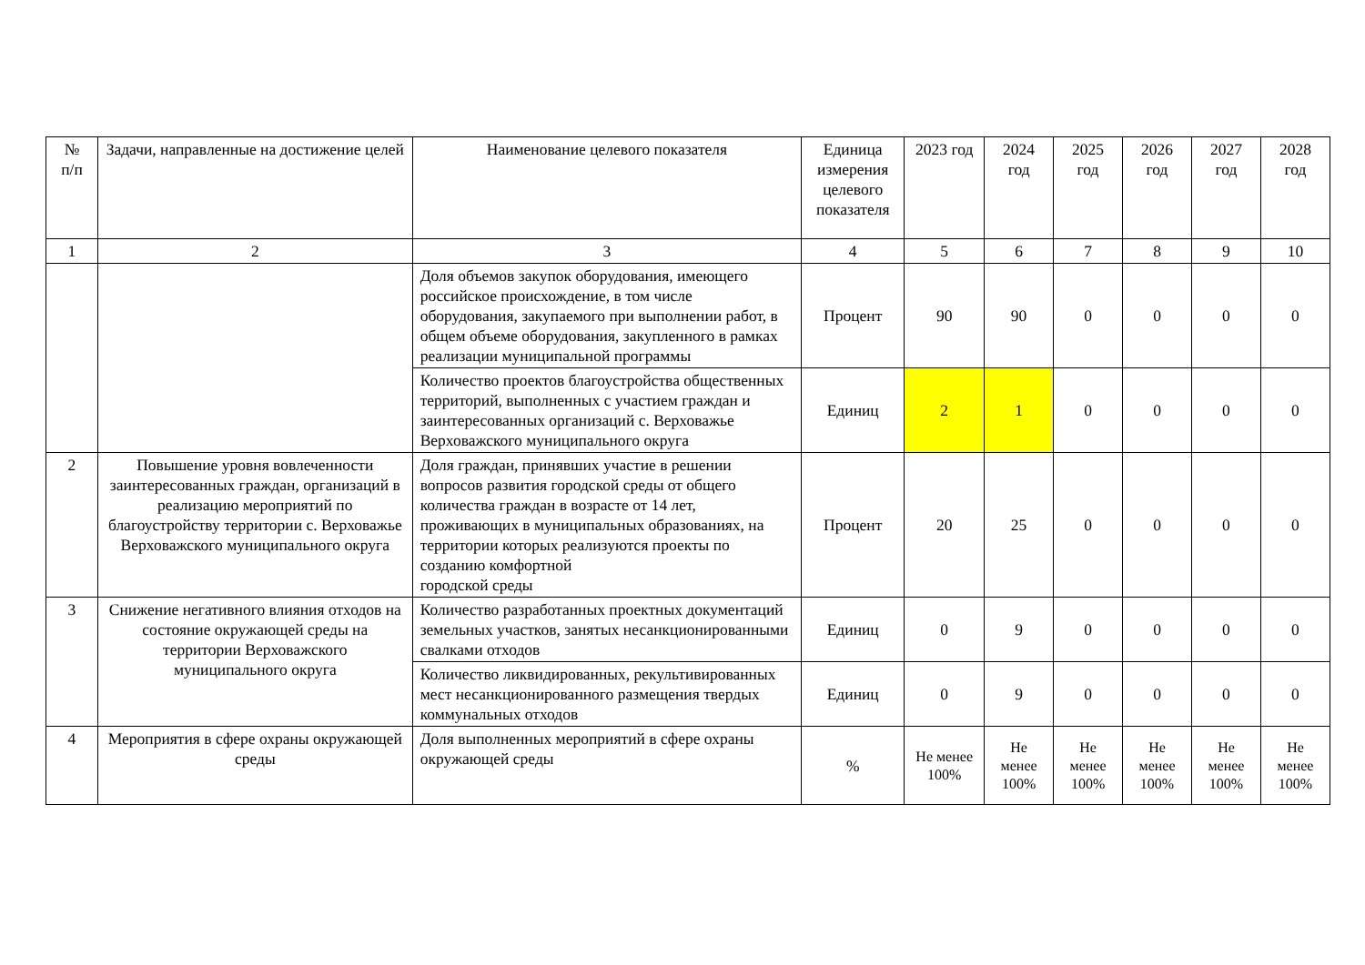| № п/п | Задачи, направленные на достижение целей | Наименование целевого показателя | Единица измерения целевого показателя | 2023 год | 2024 год | 2025 год | 2026 год | 2027 год | 2028 год |
| --- | --- | --- | --- | --- | --- | --- | --- | --- | --- |
| 1 | 2 | 3 | 4 | 5 | 6 | 7 | 8 | 9 | 10 |
| | | Доля объемов закупок оборудования, имеющего российское происхождение, в том числе оборудования, закупаемого при выполнении работ, в общем объеме оборудования, закупленного в рамках реализации муниципальной программы | Процент | 90 | 90 | 0 | 0 | 0 | 0 |
| | | Количество проектов благоустройства общественных территорий, выполненных с участием граждан и заинтересованных организаций с. Верховажье Верховажского муниципального округа | Единиц | 2 | 1 | 0 | 0 | 0 | 0 |
| 2 | Повышение уровня вовлеченности заинтересованных граждан, организаций в реализацию мероприятий по благоустройству территории с. Верховажье Верховажского муниципального округа | Доля граждан, принявших участие в решении вопросов развития городской среды от общего количества граждан в возрасте от 14 лет, проживающих в муниципальных образованиях, на территории которых реализуются проекты по созданию комфортной городской среды | Процент | 20 | 25 | 0 | 0 | 0 | 0 |
| 3 | Снижение негативного влияния отходов на состояние окружающей среды на территории Верховажского муниципального округа | Количество разработанных проектных документаций земельных участков, занятых несанкционированными свалками отходов | Единиц | 0 | 9 | 0 | 0 | 0 | 0 |
| | | Количество ликвидированных, рекультивированных мест несанкционированного размещения твердых коммунальных отходов | Единиц | 0 | 9 | 0 | 0 | 0 | 0 |
| 4 | Мероприятия в сфере охраны окружающей среды | Доля выполненных мероприятий в сфере охраны окружающей среды | % | Не менее 100% | Не менее 100% | Не менее 100% | Не менее 100% | Не менее 100% | Не менее 100% |